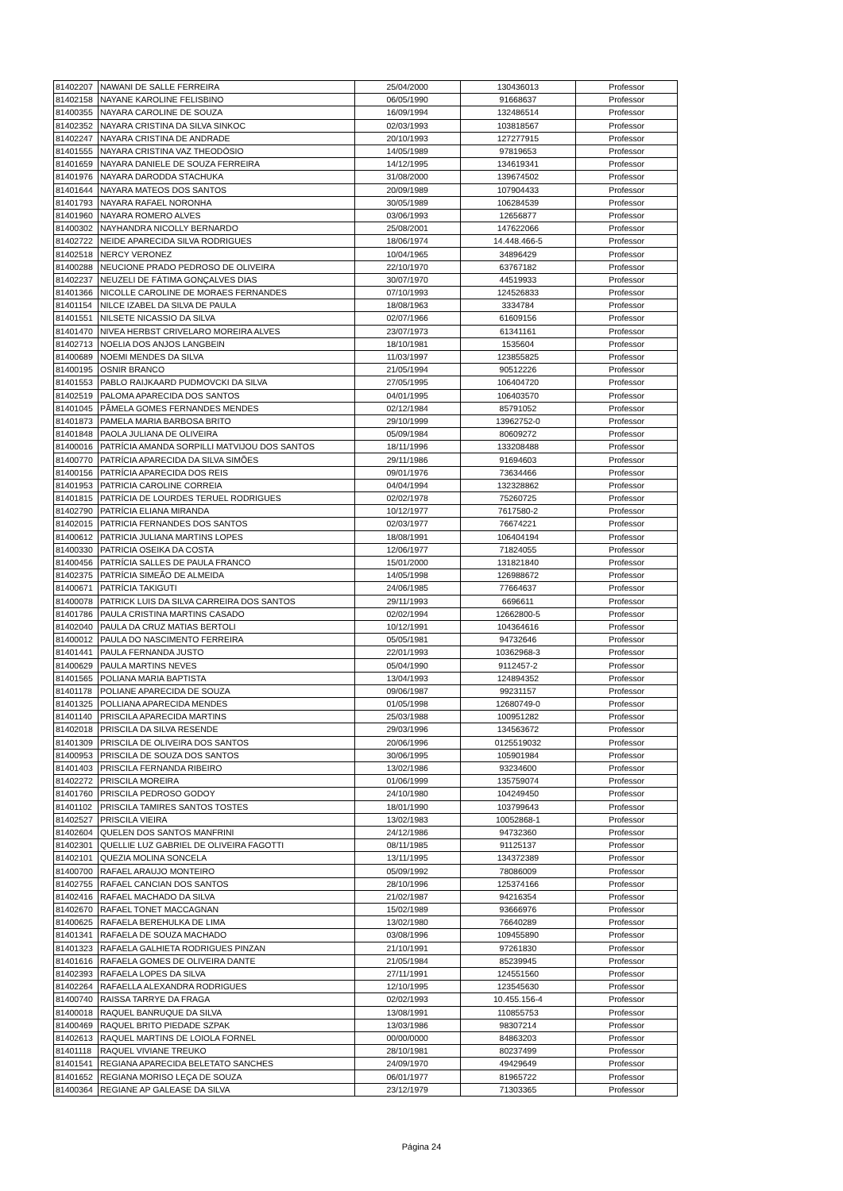| 81402207 | NAWANI DE SALLE FERREIRA | 25/04/2000 | 130436013 | Professor |
| 81402158 | NAYANE KAROLINE FELISBINO | 06/05/1990 | 91668637 | Professor |
| 81400355 | NAYARA CAROLINE DE SOUZA | 16/09/1994 | 132486514 | Professor |
| 81402352 | NAYARA CRISTINA DA SILVA SINKOC | 02/03/1993 | 103818567 | Professor |
| 81402247 | NAYARA CRISTINA DE ANDRADE | 20/10/1993 | 127277915 | Professor |
| 81401555 | NAYARA CRISTINA VAZ THEODÓSIO | 14/05/1989 | 97819653 | Professor |
| 81401659 | NAYARA DANIELE DE SOUZA FERREIRA | 14/12/1995 | 134619341 | Professor |
| 81401976 | NAYARA DARODDA STACHUKA | 31/08/2000 | 139674502 | Professor |
| 81401644 | NAYARA MATEOS DOS SANTOS | 20/09/1989 | 107904433 | Professor |
| 81401793 | NAYARA RAFAEL NORONHA | 30/05/1989 | 106284539 | Professor |
| 81401960 | NAYARA ROMERO ALVES | 03/06/1993 | 12656877 | Professor |
| 81400302 | NAYHANDRA NICOLLY BERNARDO | 25/08/2001 | 147622066 | Professor |
| 81402722 | NEIDE APARECIDA SILVA RODRIGUES | 18/06/1974 | 14.448.466-5 | Professor |
| 81402518 | NERCY VERONEZ | 10/04/1965 | 34896429 | Professor |
| 81400288 | NEUCIONE PRADO PEDROSO DE OLIVEIRA | 22/10/1970 | 63767182 | Professor |
| 81402237 | NEUZELI DE FÁTIMA GONÇALVES DIAS | 30/07/1970 | 44519933 | Professor |
| 81401366 | NICOLLE CAROLINE DE MORAES FERNANDES | 07/10/1993 | 124526833 | Professor |
| 81401154 | NILCE IZABEL DA SILVA DE PAULA | 18/08/1963 | 3334784 | Professor |
| 81401551 | NILSETE NICASSIO DA SILVA | 02/07/1966 | 61609156 | Professor |
| 81401470 | NIVEA HERBST CRIVELARO MOREIRA ALVES | 23/07/1973 | 61341161 | Professor |
| 81402713 | NOELIA DOS ANJOS LANGBEIN | 18/10/1981 | 1535604 | Professor |
| 81400689 | NOEMI MENDES DA SILVA | 11/03/1997 | 123855825 | Professor |
| 81400195 | OSNIR BRANCO | 21/05/1994 | 90512226 | Professor |
| 81401553 | PABLO RAIJKAARD PUDMOVCKI DA SILVA | 27/05/1995 | 106404720 | Professor |
| 81402519 | PALOMA APARECIDA DOS SANTOS | 04/01/1995 | 106403570 | Professor |
| 81401045 | PÂMELA GOMES FERNANDES MENDES | 02/12/1984 | 85791052 | Professor |
| 81401873 | PAMELA MARIA BARBOSA BRITO | 29/10/1999 | 13962752-0 | Professor |
| 81401848 | PAOLA JULIANA DE OLIVEIRA | 05/09/1984 | 80609272 | Professor |
| 81400016 | PATRÍCIA AMANDA SORPILLI MATVIJOU DOS SANTOS | 18/11/1996 | 133208488 | Professor |
| 81400770 | PATRÍCIA APARECIDA DA SILVA SIMÕES | 29/11/1986 | 91694603 | Professor |
| 81400156 | PATRÍCIA APARECIDA DOS REIS | 09/01/1976 | 73634466 | Professor |
| 81401953 | PATRICIA CAROLINE CORREIA | 04/04/1994 | 132328862 | Professor |
| 81401815 | PATRÍCIA DE LOURDES TERUEL RODRIGUES | 02/02/1978 | 75260725 | Professor |
| 81402790 | PATRÍCIA ELIANA MIRANDA | 10/12/1977 | 7617580-2 | Professor |
| 81402015 | PATRICIA FERNANDES DOS SANTOS | 02/03/1977 | 76674221 | Professor |
| 81400612 | PATRICIA JULIANA MARTINS LOPES | 18/08/1991 | 106404194 | Professor |
| 81400330 | PATRICIA OSEIKA DA COSTA | 12/06/1977 | 71824055 | Professor |
| 81400456 | PATRÍCIA SALLES DE PAULA FRANCO | 15/01/2000 | 131821840 | Professor |
| 81402375 | PATRÍCIA SIMEÃO DE ALMEIDA | 14/05/1998 | 126988672 | Professor |
| 81400671 | PATRÍCIA TAKIGUTI | 24/06/1985 | 77664637 | Professor |
| 81400078 | PATRICK LUIS DA SILVA CARREIRA DOS SANTOS | 29/11/1993 | 6696611 | Professor |
| 81401786 | PAULA CRISTINA MARTINS CASADO | 02/02/1994 | 12662800-5 | Professor |
| 81402040 | PAULA DA CRUZ MATIAS BERTOLI | 10/12/1991 | 104364616 | Professor |
| 81400012 | PAULA DO NASCIMENTO FERREIRA | 05/05/1981 | 94732646 | Professor |
| 81401441 | PAULA FERNANDA JUSTO | 22/01/1993 | 10362968-3 | Professor |
| 81400629 | PAULA MARTINS NEVES | 05/04/1990 | 9112457-2 | Professor |
| 81401565 | POLIANA MARIA BAPTISTA | 13/04/1993 | 124894352 | Professor |
| 81401178 | POLIANE APARECIDA DE SOUZA | 09/06/1987 | 99231157 | Professor |
| 81401325 | POLLIANA APARECIDA MENDES | 01/05/1998 | 12680749-0 | Professor |
| 81401140 | PRISCILA APARECIDA MARTINS | 25/03/1988 | 100951282 | Professor |
| 81402018 | PRISCILA DA SILVA RESENDE | 29/03/1996 | 134563672 | Professor |
| 81401309 | PRISCILA DE OLIVEIRA DOS SANTOS | 20/06/1996 | 0125519032 | Professor |
| 81400953 | PRISCILA DE SOUZA DOS SANTOS | 30/06/1995 | 105901984 | Professor |
| 81401403 | PRISCILA FERNANDA RIBEIRO | 13/02/1986 | 93234600 | Professor |
| 81402272 | PRISCILA MOREIRA | 01/06/1999 | 135759074 | Professor |
| 81401760 | PRISCILA PEDROSO GODOY | 24/10/1980 | 104249450 | Professor |
| 81401102 | PRISCILA TAMIRES SANTOS TOSTES | 18/01/1990 | 103799643 | Professor |
| 81402527 | PRISCILA VIEIRA | 13/02/1983 | 10052868-1 | Professor |
| 81402604 | QUELEN DOS SANTOS MANFRINI | 24/12/1986 | 94732360 | Professor |
| 81402301 | QUELLIE LUZ GABRIEL DE OLIVEIRA FAGOTTI | 08/11/1985 | 91125137 | Professor |
| 81402101 | QUEZIA MOLINA SONCELA | 13/11/1995 | 134372389 | Professor |
| 81400700 | RAFAEL ARAUJO MONTEIRO | 05/09/1992 | 78086009 | Professor |
| 81402755 | RAFAEL CANCIAN DOS SANTOS | 28/10/1996 | 125374166 | Professor |
| 81402416 | RAFAEL MACHADO DA SILVA | 21/02/1987 | 94216354 | Professor |
| 81402670 | RAFAEL TONET MACCAGNAN | 15/02/1989 | 93666976 | Professor |
| 81400625 | RAFAELA BEREHULKA DE LIMA | 13/02/1980 | 76640289 | Professor |
| 81401341 | RAFAELA DE SOUZA MACHADO | 03/08/1996 | 109455890 | Professor |
| 81401323 | RAFAELA GALHIETA RODRIGUES PINZAN | 21/10/1991 | 97261830 | Professor |
| 81401616 | RAFAELA GOMES DE OLIVEIRA DANTE | 21/05/1984 | 85239945 | Professor |
| 81402393 | RAFAELA LOPES DA SILVA | 27/11/1991 | 124551560 | Professor |
| 81402264 | RAFAELLA ALEXANDRA RODRIGUES | 12/10/1995 | 123545630 | Professor |
| 81400740 | RAISSA TARRYE DA FRAGA | 02/02/1993 | 10.455.156-4 | Professor |
| 81400018 | RAQUEL BANRUQUE DA SILVA | 13/08/1991 | 110855753 | Professor |
| 81400469 | RAQUEL BRITO PIEDADE SZPAK | 13/03/1986 | 98307214 | Professor |
| 81402613 | RAQUEL MARTINS DE LOIOLA FORNEL | 00/00/0000 | 84863203 | Professor |
| 81401118 | RAQUEL VIVIANE TREUKO | 28/10/1981 | 80237499 | Professor |
| 81401541 | REGIANA APARECIDA BELETATO SANCHES | 24/09/1970 | 49429649 | Professor |
| 81401652 | REGIANA MORISO LEÇA DE SOUZA | 06/01/1977 | 81965722 | Professor |
| 81400364 | REGIANE AP GALEASE DA SILVA | 23/12/1979 | 71303365 | Professor |
Página 24